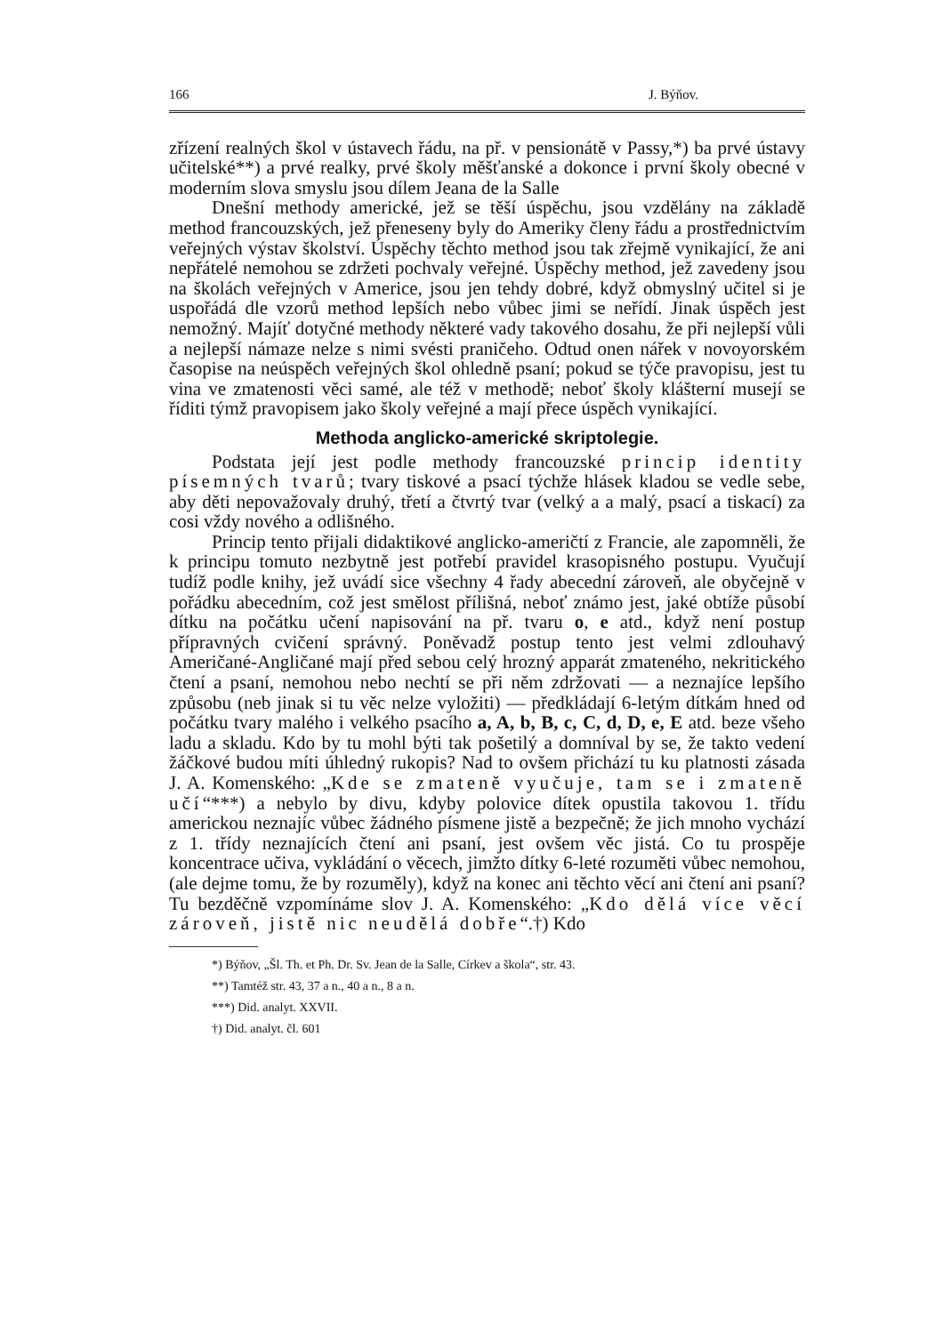166 J. Býňov.
zřízení realných škol v ústavech řádu, na př. v pensionátě v Passy,*) ba prvé ústavy učitelské**) a prvé realky, prvé školy měšťanské a dokonce i první školy obecné v moderním slova smyslu jsou dílem Jeana de la Salle
Dnešní methody americké, jež se těší úspěchu, jsou vzdělány na základě method francouzských, jež přeneseny byly do Ameriky členy řádu a prostřednictvím veřejných výstav školství. Úspěchy těchto method jsou tak zřejmě vynikající, že ani nepřátelé nemohou se zdržeti pochvaly veřejné. Úspěchy method, jež zavedeny jsou na školách veřejných v Americe, jsou jen tehdy dobré, když obmyslný učitel si je uspořádá dle vzorů method lepších nebo vůbec jimi se neřídí. Jinak úspěch jest nemožný. Majíť dotyčné methody některé vady takového dosahu, že při nejlepší vůli a nejlepší námaze nelze s nimi svésti praničeho. Odtud onen nářek v novoyorském časopise na neúspěch veřejných škol ohledně psaní; pokud se týče pravopisu, jest tu vina ve zmatenosti věci samé, ale též v methodě; neboť školy klášterní musejí se říditi týmž pravopisem jako školy veřejné a mají přece úspěch vynikající.
Methoda anglicko-americké skriptolegie.
Podstata její jest podle methody francouzské princip identity písemných tvarů; tvary tiskové a psací týchže hlásek kladou se vedle sebe, aby děti nepovažovaly druhý, třetí a čtvrtý tvar (velký a a malý, psací a tiskací) za cosi vždy nového a odlišného.
Princip tento přijali didaktikové anglicko-američtí z Francie, ale zapomněli, že k principu tomuto nezbytně jest potřebí pravidel krasopisného postupu. Vyučují tudíž podle knihy, jež uvádí sice všechny 4 řady abecední zároveň, ale obyčejně v pořádku abecedním, což jest smělost přílišná, neboť známo jest, jaké obtíže působí dítku na počátku učení napisování na př. tvaru o, e atd., když není postup přípravných cvičení správný. Poněvadž postup tento jest velmi zdlouhavý Američané-Angličané mají před sebou celý hrozný apparát zmateného, nekritického čtení a psaní, nemohou nebo nechtí se při něm zdržovati — a neznajíce lepšího způsobu (neb jinak si tu věc nelze vyložiti) — předkládají 6-letým dítkám hned od počátku tvary malého i velkého psacího a, A, b, B, c, C, d, D, e, E atd. beze všeho ladu a skladu. Kdo by tu mohl býti tak pošetilý a domníval by se, že takto vedení žáčkové budou míti úhledný rukopis? Nad to ovšem přichází tu ku platnosti zásada J. A. Komenského: „Kde se zmateně vyučuje, tam se i zmateně učí“***) a nebylo by divu, kdyby polovice dítek opustila takovou 1. třídu americkou neznajíc vůbec žádného písmene jistě a bezpečně; že jich mnoho vychází z 1. třídy neznajících čtení ani psaní, jest ovšem věc jistá. Co tu prospěje koncentrace učiva, vykládání o věcech, jimžto dítky 6-leté rozuměti vůbec nemohou, (ale dejme tomu, že by rozuměly), když na konec ani těchto věcí ani čtení ani psaní? Tu bezděčně vzpomínáme slov J. A. Komenského: „Kdo dělá více věcí zároveň, jistě nic neudělá dobře“.†) Kdo
*) Býňov, „Šl. Th. et Ph. Dr. Sv. Jean de la Salle, Církev a škola“, str. 43.
**) Tamtéž str. 43, 37 a n., 40 a n., 8 a n.
***) Did. analyt. XXVII.
†) Did. analyt. čl. 601